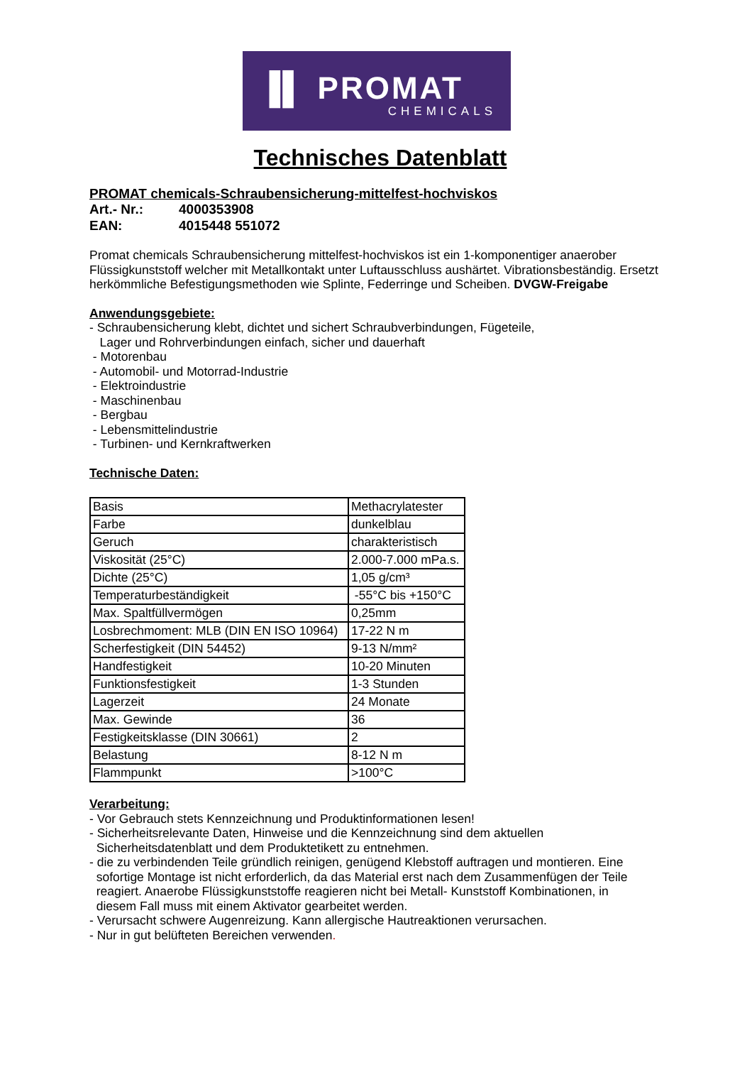▐▌ PROMAT
CHEMICALS
Technisches Datenblatt
PROMAT chemicals-Schraubensicherung-mittelfest-hochviskos
Art.- Nr.: 4000353908
EAN: 4015448 551072
Promat chemicals Schraubensicherung mittelfest-hochviskos ist ein 1-komponentiger anaerober Flüssigkunststoff welcher mit Metallkontakt unter Luftausschluss aushärtet. Vibrationsbeständig. Ersetzt herkömmliche Befestigungsmethoden wie Splinte, Federringe und Scheiben. DVGW-Freigabe
Anwendungsgebiete:
- Schraubensicherung klebt, dichtet und sichert Schraubverbindungen, Fügeteile,
Lager und Rohrverbindungen einfach, sicher und dauerhaft
- Motorenbau
- Automobil- und Motorrad-Industrie
- Elektroindustrie
- Maschinenbau
- Bergbau
- Lebensmittelindustrie
- Turbinen- und Kernkraftwerken
Technische Daten:
| Basis | Methacrylatester |
| Farbe | dunkelblau |
| Geruch | charakteristisch |
| Viskosität (25°C) | 2.000-7.000 mPa.s. |
| Dichte (25°C) | 1,05 g/cm³ |
| Temperaturbeständigkeit | -55°C bis +150°C |
| Max. Spaltfüllvermögen | 0,25mm |
| Losbrechmoment: MLB (DIN EN ISO 10964) | 17-22 N m |
| Scherfestigkeit (DIN 54452) | 9-13 N/mm² |
| Handfestigkeit | 10-20 Minuten |
| Funktionsfestigkeit | 1-3 Stunden |
| Lagerzeit | 24 Monate |
| Max. Gewinde | 36 |
| Festigkeitsklasse (DIN 30661) | 2 |
| Belastung | 8-12 N m |
| Flammpunkt | >100°C |
Verarbeitung:
- Vor Gebrauch stets Kennzeichnung und Produktinformationen lesen!
- Sicherheitsrelevante Daten, Hinweise und die Kennzeichnung sind dem aktuellen
Sicherheitsdatenblatt und dem Produktetikett zu entnehmen.
- die zu verbindenden Teile gründlich reinigen, genügend Klebstoff auftragen und montieren. Eine
sofortige Montage ist nicht erforderlich, da das Material erst nach dem Zusammenfügen der Teile
reagiert. Anaerobe Flüssigkunststoffe reagieren nicht bei Metall- Kunststoff Kombinationen, in
diesem Fall muss mit einem Aktivator gearbeitet werden.
- Verursacht schwere Augenreizung. Kann allergische Hautreaktionen verursachen.
- Nur in gut belüfteten Bereichen verwenden.